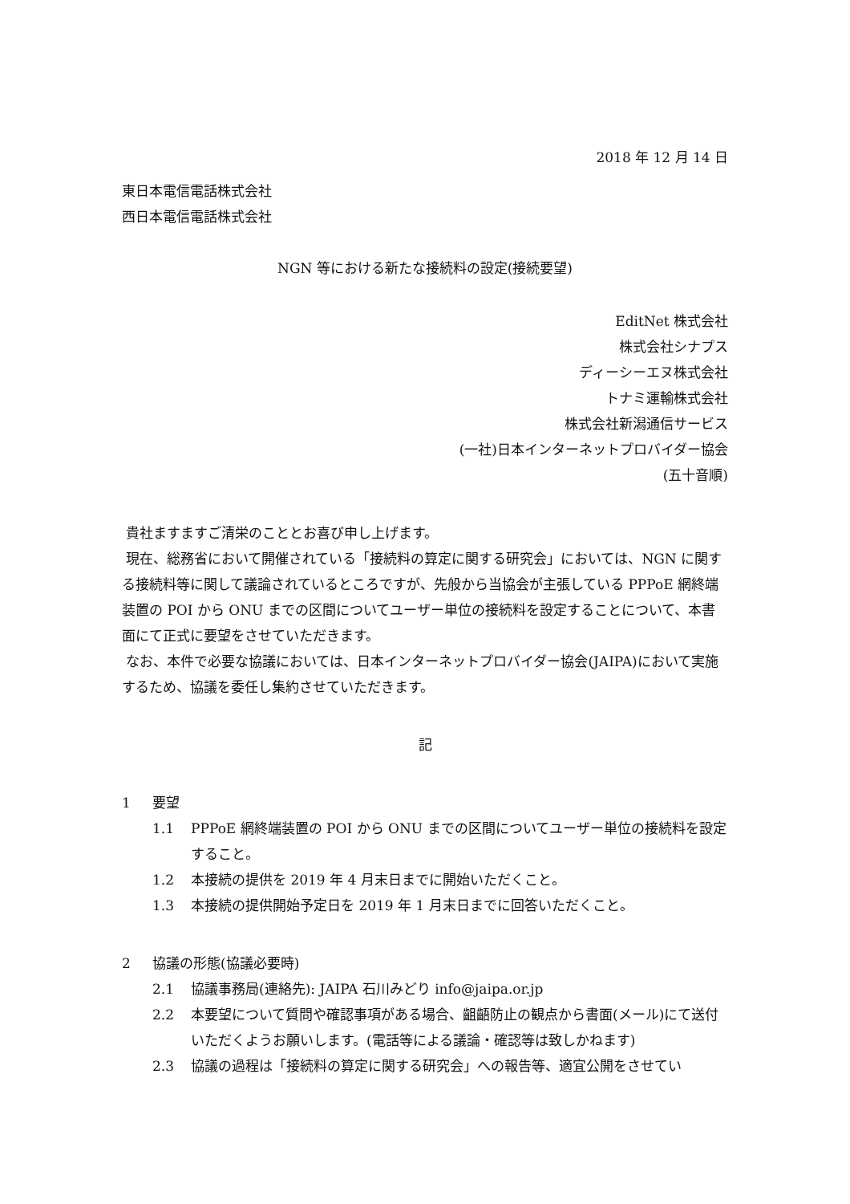2018 年 12 月 14 日
東日本電信電話株式会社
西日本電信電話株式会社
NGN 等における新たな接続料の設定(接続要望)
EditNet 株式会社
株式会社シナプス
ディーシーエヌ株式会社
トナミ運輸株式会社
株式会社新潟通信サービス
(一社)日本インターネットプロバイダー協会
(五十音順)
貴社ますますご清栄のこととお喜び申し上げます。
現在、総務省において開催されている「接続料の算定に関する研究会」においては、NGN に関する接続料等に関して議論されているところですが、先般から当協会が主張している PPPoE 網終端装置の POI から ONU までの区間についてユーザー単位の接続料を設定することについて、本書面にて正式に要望をさせていただきます。
なお、本件で必要な協議においては、日本インターネットプロバイダー協会(JAIPA)において実施するため、協議を委任し集約させていただきます。
記
1 要望
1.1 PPPoE 網終端装置の POI から ONU までの区間についてユーザー単位の接続料を設定すること。
1.2 本接続の提供を 2019 年 4 月末日までに開始いただくこと。
1.3 本接続の提供開始予定日を 2019 年 1 月末日までに回答いただくこと。
2 協議の形態(協議必要時)
2.1 協議事務局(連絡先): JAIPA 石川みどり info@jaipa.or.jp
2.2 本要望について質問や確認事項がある場合、齟齬防止の観点から書面(メール)にて送付いただくようお願いします。(電話等による議論・確認等は致しかねます)
2.3 協議の過程は「接続料の算定に関する研究会」への報告等、適宜公開をさせてい